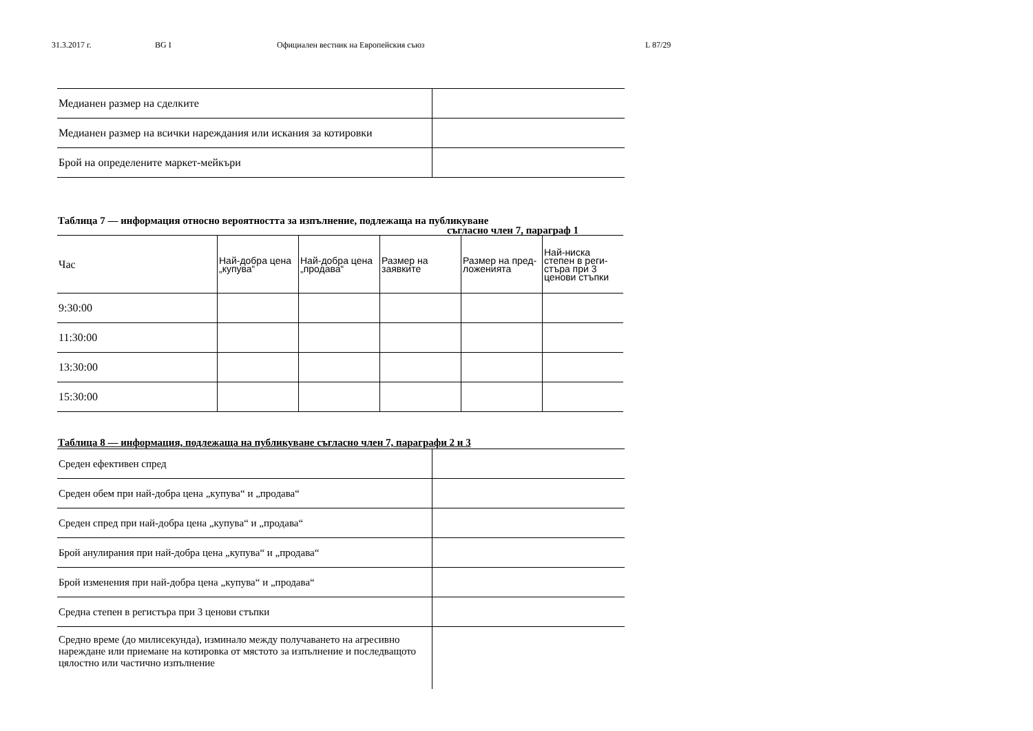31.3.2017 г. BG I Официален вестник на Европейския съюз L 87/29
| Медианен размер на сделките | |
| Медианен размер на всички нареждания или искания за котировки | |
| Брой на определените маркет-мейкъри | |
Таблица 7 — информация относно вероятността за изпълнение, подлежаща на публикуване
съгласно член 7, параграф 1
| Час | Най-добра цена „купува“ | Най-добра цена „продава“ | Размер на заявките | Размер на пред-ложенията | Най-ниска степен в реги-стъра при 3 ценови стъпки |
| --- | --- | --- | --- | --- | --- |
| 9:30:00 | | | | | |
| 11:30:00 | | | | | |
| 13:30:00 | | | | | |
| 15:30:00 | | | | | |
Таблица 8 — информация, подлежаща на публикуване съгласно член 7, параграфи 2 и 3
| Среден ефективен спред | |
| Среден обем при най-добра цена „купува“ и „продава“ | |
| Среден спред при най-добра цена „купува“ и „продава“ | |
| Брой анулирания при най-добра цена „купува“ и „продава“ | |
| Брой изменения при най-добра цена „купува“ и „продава“ | |
| Средна степен в регистъра при 3 ценови стъпки | |
| Средно време (до милисекунда), изминало между получаването на агресивно нареждане или приемане на котировка от мястото за изпълнение и последващото цялостно или частично изпълнение | |